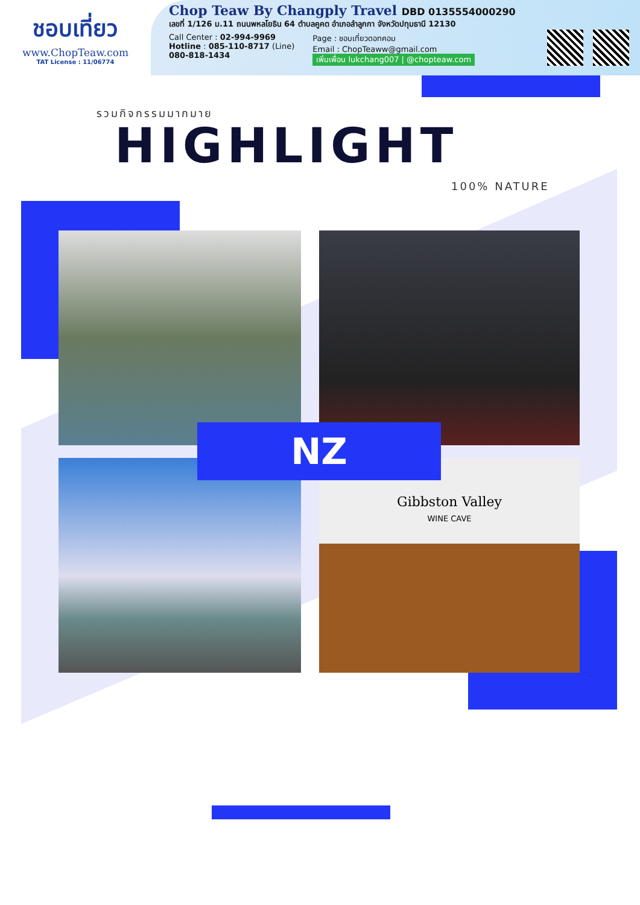ชอบเที่ยว
www.ChopTeaw.com
TAT License : 11/06774
Chop Teaw By Changply Travel DBD 0135554000290
เลขที่ 1/126 ม.11 ถนนพหลโยธิน 64 ตำบลคูคต อำเภอลำลูกกา จังหวัดปทุมธานี 12130
Call Center : 02-994-9969
Hotline : 085-110-8717 (Line)
080-818-1434
Page : ชอบเที่ยวดอทคอม
Email : ChopTeaww@gmail.com
เพิ่มเพื่อน lukchang007 | @chopteaw.com
รวมกิจกรรมมากมาย
HIGHLIGHT
100% NATURE
Gibbston Valley
WINE CAVE
NZ